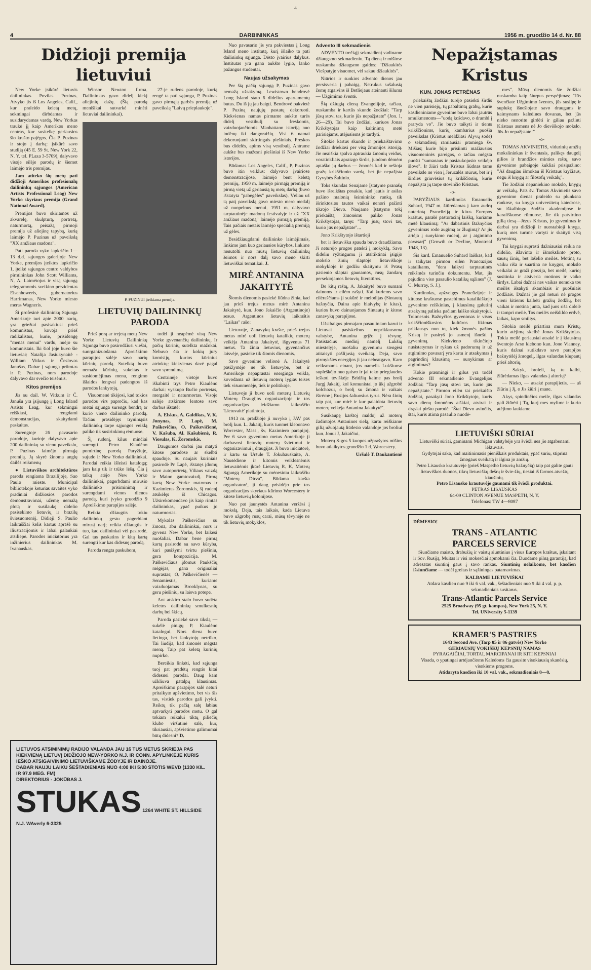4
4 DARBININKAS 1956 m. gruodžio 14 d. Nr. 88
Didžioji premija lietuviui
New Yorke įsikūrė lietuvis dailininkas Povilas Puzinas. Atvyko jis iš Los Angeles, Calif., kur praleido keletą metų, sekmingai dirbdamas ir susidarydamas vardą. New Yorkas traukė jį kaip Amerikos meno centras, kur susitelkę geriausios šio krašto pajėgos. Čia P. Puzinas ir stojo į darbą: įsikūrė savo studiją (45 E. 59 St. New York 22, N. Y. tel. PLaza 3-5709), dalyvavo visoje eilėje parodų ir šiemet laimėjo tris premijas.
Jam atiteko šių metų pati didžioji Amerikos profesionalų dailininkų sąjungos (American Artists Professional Leag) New Yorko skyriaus premija (Grand National Award).
Premijos buvo skiriamos už akvarelę, skulptūrą, portretą, naturmortą, peisažą, pirmoji premija už aliejinę tapybą, kurią laimėjo P. Puzinas už paveikslą "XX amžiaus madona".
Pati paroda vyko lapkričio 1—13 d.d. sąjungos galerijoje New Yorke, premijos įteiktos lapkričio 1, įteikė sąjungos centro valdybos pirmininkas John Scott Williams, N. A. Laimėtojus ir visą sąjungą telegramomis sveikino prezidentas Eisenhoweris, gubernatorius Harrimanas, New Yorko miesto meras Wagneris.
Ši profesinė dailininkų Sąjunga Amerikoje turi apie 2000 narių, yra griežtai pasisakiusi prieš komunistus, kovoja prieš radikalistus, kurie, prisidengę "menas menui" vardu, nuėjo su komunistais. Iki šiol joje buvo šie lietuviai: Natalija Jasiukynaitė - William Vitkus ir Česlovas Janušas. Dabar į sąjungą priimtas ir P. Puzinas, nors parodoje dalyvavo dar svečio teisėmis.
Kitos premijos
Jis su dail. W. Vitkum ir Č. Janušu yra įsijungę į Long Island Artists Leag, kur sekmingai reiškiasi, rengdami demonstracijas, skaitydami paskaitas.
Surengtoje 26 pavasario parodoje, kurioje dalyvavo apie 200 dailininkų su vienu paveikslu, P. Puzinas laimėjo pirmąją premiją. Ją skyrė žinoma anglų dailės reikmenų
● Lietuviškos architektūros paroda rengiama Brazilijoje, Sao Paulo mieste. Municipal bibliotekoje keturias savaites vyko pradiniai didžiosios parodos demonstravimai, užėmę nemažą plotą ir susilaukę didelio pasisekimo lietuvių ir brazilų šviesuomenėj. Didieji S. Paulio laikraščiai kelis kartus aprašė su iliustracijomis ir labai palankiai atsiliepė. Parodos iniciatorius yra inžinierius dailininkas M. Ivanauskas.
Winsor Newton firma. Dailininkas gavo didelį kiekį aliejinių dažų. (Šią parodą menišikai sutvarkė minėti lietuviai dailininkai).
27-je rudens parodoje, kurią rengė ta pati sąjunga, P. Puzinas gavo pirmąją garbės premiją už paveikslą "Laivų prieplaukoje".
P. PUZINUI įteikiama premija.
LIETUVIŲ DAILININKŲ PARODA
Prieš porą ar trejetą metų New Yorko Lietuvių Dailininkų Sąjunga buvo pasirodžiusi viešai, suorganizuodama Apreiškimo parapijos salėje savo narių kūrinių parodą. Sutelktą buvo nemaža kūrinių, sukeltas ir susidomėjimas menu, rengimo išlaidos lengvai padengtos iš parodos lankytojų.
Visuomenė tikėjosi, kad tokios parodos virs papročiu, kad kas metai sąjunga surengs bendrą ar kurio vieno dailininko parodą. Tačiau prasidėjęs trynimąsis dailininkų tarpe sąjungos veiklą paliko tik susirinkimų rėmuose.
Šį rudenį, kilus minčiai surengti Petro Kiaulėno pomirtinę parodą Paryžiuje, sujudo ir New Yorko dailininkai. Parodai reikia išleisti katalogą; jam kaip tik ir trūko lėšų. Čia į talką atėjo New Yorko dailininkai, pagerbdami mirusio dailininko prisiminimą ir surengdami vienos dienos parodą, kuri įvyko gruodžio 9 Apreiškimo parapijos salėje.
Reikia džiaugtis tokiu dailininkų gestu pagerbiant mirusį narį; reikia džiaugtis ir tuo, kad dailininkai vėl pasirodė. Gal tas paskatins ir kitą kartą surengti kur kas didesnę parodą.
Paroda rengta paskubom,
todėl ji neapėmė visų New Yorke gyvenančių dailininkų. Ir pačių kūrinių sutelkta mažokai. Nebuvo čia ir kokių jury komisijų, kurios kūrinius atrinktų: kiekvienas davė pagal savo sprendimą.
Centrinėje vietoje buvo iškabinti trys Petro Kiaulėno darbai: vyskupo Bučio portretas, mergaitė ir naturmortas. Visoje salėje atskirose lentose savo darbus išstatė:
A. Elskus, A. Galdikas, V. K. Jonynas, P. Lapė, M. Paškevičius, O. Paškevičienė, V. Kašuba, Al. Kašubienė, R. Viesulas, K. Žoromskis.
Daugumos darbai jau matyti kitose parodose ar skelbti spaudoje. Su naujais kūriniais pasirodė Pr. Lapė, išstatęs įdomų savo autoportretą, Viliaus vaizdą ir Maino gamtovaizdį. Pirmą kartą New Yorke matomas ir Kazimieras Žoromskis, šį rudenį atsikėlęs iš Chicagos. Užsirekomendavo jis kaip rimtas dailininkas, ypač puikus jo naturmortas.
Mykolas Paškevičius su žmona, abu dailininkai, nors ir gyvena New Yorke, bet laikėsi nuošaliai. Dabar bene pirmą kartą pasirodė su savo kūryba, kuri pasižymi tvirtu piešiniu, gera kompozicija. M. Paškevičiaus įdomus Paukščių mėgėjas, gana originaliai suprastas; O. Paškevičienės — Senamiestis, kuriame vaizduojamas Brooklynas, su geru piešiniu, su laisva potepe.
Ant atskiro stalo buvo sudėta keletos dailininkų smulkesnių darbų bei škicų.
Paroda pasiekė savo tikslą — sukėlė pinigų P. Kiaulėno katalogui. Nors diena buvo lietinga, bet lankytojų netrūko. Tai liudija, kad žmonės mėgsta meną. Taip pat keletą kūrinių nupirko.
Bereikia linkėti, kad sąjunga tuoj pat pradėtų rengtis kitai didesnei parodai. Daug kam užkliūva patalpų klausimas. Apreiškimo parapijos salė neturi pritaikyto apšvietimo, bet vis šis tas, vistiek parodos gali įvykti. Reiktų tik pačią salę labiau aptvarkyti parodos metu. O gal tokiam reikalui tiktų piliečių klubo viršutinė salė, kur, tikriausiai, apšvietimo galimumai būtų didesni? D.
LIETUVOS ATSIMINIMŲ RADIJO VALANDA JAU 16 TUS METUS SKRIEJA PAS KIEKVIENĄ LIETUVĮ DIDŽIOJO NEW-YORKO N.J. IR CONN. APYLINKĖJE KURIS IEŠKO ATSIGAIVINIMO LIETUVIŠKAME ŽODYJE IR DAINOJE.
DABAR NAUJU LAIKU ŠEŠTADIENIAIS NUO 4:00 IKI 5:00 STOTIS WEVD (1330 KIL. IR 97.9 MEG. FM)
DIREKTORIUS - JOKŪBAS J.
STUKAS 1264 WHITE ST. HILLSIDE N.J. WAverly 6-3325
Nuo pavasario jis yra pakviestas į Long Island meno institutą, kurį išlaiko ta pati dailininkų sąjunga. Dėsto įvairius dalykus. Institutas yra gana aukšto lygio, lanko pažangūs studentai.
Naujas užsakymas
Per šią pačią sąjungą P. Puzinas gavo nemažą užsakymą. Lewistown bendrovė Long Island stato 6 didelius apartamentų butus. Du iš jų jau baigti. Bendrovė pakvietė P. Puziną naujųjų pastatų dekoruoti. Kiekvienas namas pirmame aukšte turės didelį vestibulį su freskomis, vaizduojančiomis Manhattano istoriją nuo indėnų iki dangoraižių. Visi 6 namai dekoruojami skirtingais piešiniais. Freskos bus didelės, apims visą vestibulį. Antrame aukšte bus mažesni piešiniai iš New Yorko istorijos.
Būdamas Los Angeles, Calif., P. Puzinas buvo itin veiklus: dalyvavo įvairiose demonstracijose, laimėjo bent keletą premijų. 1950 m. laimėjo pirmąją premiją ir pirmą vietą už geriausią tų metų darbą (buvo išstatyta "pabėgėlės" paveikslas). Vėliau už tą patį paveikslą gavo miesto mero medalį už nuopelnus menui. 1951 m. dalyvavo tarptautinėje madonų festivalyje ir už "XX amžiaus madoną" laimėjo pirmąją premiją. Tais pačiais metais laimėjo specialią premiją už gėles.
Besidžiaugdami dailininko laimėjimais, linkime jam kuo geriausios kūrybos, linkime nenutolti nuo mūsų lietuvių dailininkų šeimos ir nors dalį savo meno skirti lietuviškai tematikai. J.
MIRĖ ANTANINA JAKAITYTĖ
Šiomis dienomis pasiekė liūdna žinia, kad jau prieš trejus metus mirė Antanina Jakaitytė, kun. Jono Jakaičio (Argentinoje) sesuo. Argentinos lietuvių laikraštis "Laikas" rašo:
Lietuvoje, Zanavykų krašte, prieš trejus metus mirė uoli lietuvių katalikių moterų veikėja Antanina Jakaitytė, išgyvenus 71 metus. Ta žinia lietuvius, gyvenančius laisvėje, pasiekė tik šiomis dienomis.
Savo gyvenime velionė A. Jakaitytė pasižymėjo ne tik lietuvybe, bet ir Amerikoje nepaprastai energinga veikla, kovodama už lietuvių moterų lygias teises tiek visuomenėje, tiek ir politikoje.
Lietuvoje ji buvo uoli moterų Lietuvių Moterų Draugijos organizacijoje ir tos organizacijos leidžiamo laikraščio 'Lietuvaitė' platintoja.
1913 m. pradžioje ji nuvyko į JAV pas brolį kun. L. Jakaitį, kuris tuomet klebonavo Worcester, Mass., šv. Kazimiero parapijoj. Per 6 savo gyvenimo metus Amerikoje ji darbavosi lietuvių moterų švietimui ir organizavimui į draugijas. Ji buvo iniciatorė, ir kartu su Uršule T. Jokubauskaite, A. Nausėdiene ir kitomis veiklesnėmis lietuvaitėmis įkūrė Lietuvių R. K. Moterų Sąjungą Amerikoje su mėnesiniu laikraščiu "Moterų Dirva". Būdama karšta organizatorė, ji daug prisidėjo prie tos organizacijos skyriaus kūrimo Worcestery ir kitose lietuvių kolonijose.
Nuo pat jaunystės Antanina veržėsi į mokslą. Deja, tais laikais, kada Lietuva buvo užgrobę rusų carai, mūsų tėvynėje ne tik lietuvių mokyklos,
Advento III sekmadienis
ADVENTO trečiąjį sekmadienį vadiname džiaugsmo sekmadieniu. Tą dieną ir mišiose nuskamba džiaugsmo gaidos: "Džiaukitės Viešpatyje visuomet, vėl sakau džiaukitės".
Niūrios ir sunkios advento dienos jau persisveria į pabaigą. Netrukus sušalusią žemę atgaivins iš Betliejaus ateinanti šiluma — Užgimimo šventė.
Šią džiugią dieną Evangelijoje, tačiau, nuskamba ir kartūs skundo žodžiai: "Tarp jūsų stovi tas, kurio jūs nepažįstate" (Jon. 1, 26—29). Tai buvo žodžiai, kuriuos Jonas Krikštytojas kaip kaltinimą metė parisiejams, atėjusiems jo tardyti.
Šitokie kartūs skundo ir priekaištavimo žodžiai driekiasi per visą žmonijos istoriją. Jie neaiškia spalva aptraukia žmonių veidus, voratinkliais apraizgo širdis, juodom dėmėm aptaško jų darbus — žmonės kad ir nešioja gražų krikščionio vardą, bet jie nepažįsta Gyvybės Šaltinio.
Toks skundas Senajame Įstatyme pranašų buvo išreikštas posakiu, kad jautis ir asilas pažino malonią šeimininko ranką, tik išrinktosios tautos vaikai nenori pažinti tikrojo Dievo. Naujame Įstatyme tokį priekaištą žmonėms paliko Jonas Krikštytojas, taręs: "Tarp jūsų stovi tas, kurio jūs nepažįstate"...
Jono Krikštytojo ištartieji
bet ir lietuviška spauda buvo draudžiama. Ji neturėjo progos patekti į mokyklą. Savo dideliu ryžtingumu ji atsitiktinai įsigijo mokslo žinių slaptoje lietuviškoje mokykloje ir godžiu skaitymu iš Prūsų pasienio slaptai gaunamos, rusų žandarų persekiojamos lietuvių literatūros.
Be kitų raštų, A. Jakaitytė buvo sumani dainoms ir eilėm rašyti. Kai kuriems savo eilėraščiams ji sukūrė ir melodijas (Sintautų bažnyčia, Daina apie blaivybę ir kitas), kurios buvo dainuojamos Sintautų ir kitose zanavykų parapijose.
Užsibaigus pirmajam pasauliniam karui ir Lietuvai pasiskelbus nepriklausoma valstybe, Antanina grįžo į tėvynę. Pasistačius medinį namelį Lukšių miestelyje, nuošaliu gyvenimu stengėsi atitaisyti pašlijusią sveikatą. Deja, savo pirmykštės energijos ji jau nebeatgavo. Karo veiksmams einant, jos namelis Lukšiuose supleškėjo nuo gaisro ir jai teko prieglaudos ieškoti tėviškėje Bridžių kaime pas brolį Jurgį Jakaitį, kol komunistai jo ūkį užgrobė kolchozui, o brolį su žmona ir vaikais ištrėmė į Rusijos šaltuosius tyrus. Nėra žinių taip pat, kur mirė ir kur palaidota lietuvių moterų veikėja Antanina Jakaitytė".
Susikaupę karštoj maldoj už moterų žadintojos Antaninos sielą, kartu reiškiame gilią užuojautą liūdesio valandoje jos broliui kun. Jonui J. Jakaičiui.
Moterų S-gos 5 kuopos užprašytos mišios buvo atlaikytos gruodžio 1 d. Worcestery.
Uršulė T. Daukantienė
Nepažįstamas Kristus
KUN. JONAS PETRĖNAS
priekaištų žodžiai turėjo pasiekti širdis ne vien parisiejų, tų pabaltintų grabų, kurie kasdieniniame gyvenime buvo labai jautrūs smulkmenoms—"uodą košdavo, o drambl į praryda vo". Jie buvo taikyti ir tiems krikščionims, kurių kambarius puošia paveikslas (Kristus meldžiasi Alyvų sode) o sekmadienį ramiausiai pramiega šv. Mišias; kurie bijo prisiimti mažiausios visuomeninės pareigos, o tačiau mėgsta puošti "sumanaus ir pasiaukojusio veikėjo šlove". Ir žiūri tada Kristus liūdnas tame paveiksle ne vien į Jeruzalės mūrus, bet ir į širdies griuvėsius tų krikščionių, kurie nepažįsta jų tarpe stovinčio Kristaus.
-o-
PARYŽIAUS kardinolas Emanuelis Suhard, 1947 m. žiūrėdamas į karo audrų nuteriotą Prancūziją ir kitus Europos kraštus, parašė pastoracinį laišką, kuriame metė klausimą: "Ar dabartinis Bažnyčios gyvenimas rodo augimą ar žlugimą? Ar jis artėja į sunykimo rudenį, ar į atgimimo pavasarį" (Growth or Decline, Montreal 1948, 13).
Šis kard. Emanuelio Suhard laiškas, kad ir taikytas pirmon eilėn Prancūzijos katalikams, "dera laikyti tarptautinės reikšmės turinčiu dokumentu. Mat, jis pajudina viso pasaulio katalikų sąžines" (J. C. Murray, S. J.).
Kardinolas, apžvelgęs Prancūzijoje ir kituose kraštuose pastebimus katalikiškojo gyvenimo reiškinius, į klausimą galutinį atsakymą palieka pačiam laiško skaitytojui. Tolimesnis Bažnyčios gyvenimas ir visos krikščioniškosios kultūros likimas priklausys nuo to, kiek žmonės pažins Kristų ir pasiryš jo asmenį išnešti į gyvenimą. Kiekvieno tikinčiojo nusistatymas ir ryžtas už padorumą ir už atgimimo pavasarį yra kartu ir atsakymas į pagrindinį klausimą — sunykimas ar atgimimas?
Kokie prasmingi ir gilūs yra todėl advento III sekmadienio Evangelijos žodžiai: "Tarp jūsų stovi tas, kurio jūs nepažįstate." Pirmon eilėn tai priekaišto žodžiai, pasakyti Jono Krikštytojo, kuris savo dienų žmonėms aiškiai, atvirai ir drąsiai pirštu parodė: "Štai Dievo avinėlis, štai, kuris atima pasaulio nuodė-
mes". Mūsų dienomis šie žodžiai nuskamba kaip šiurpus perspėjimas: "Jūs švenčiate Užgimimo šventes, jūs susilpę ir suplukę išnešiojate savo draugams ir kaimynams kalėdines dovanas, bet jūs nieko nenorite girdėti ir giliau pažinti Kristaus asmens nė Jo dieviškojo mokslo. Jūs Jo nepažįstate!"
-o-
TOMAS AKVINIETIS, vidurinių amžių mokslininkas ir šventasis, palikęs daugelį gilios ir brandžios minties raštų, savo gyvenimo pabaigoje kukliai prisipažino: "Aš daugiau išmokau iš Kristaus kryžiaus, negu iš knygų ar filosofų veikalų".
Tie žodžiai nepaniekino mokslo, knygų ar veikalų. Pats šv. Tomas Akvinietis savo gyvenimo dienas praleido su plunksna rankose, su knyga universitetų katedrose, su iškalbingu žodžiu akademijose ir karališkuose rūmuose. Jie tik patvirtino gilią tiesą—Jėzus Kristus, jo gyvenimas ir darbai yra didžioji ir nuostabioji knyga, kurią mes turime vartyti ir skaityti visą gyvenimą.
Tai knygai suprasti dažniausiai reikia ne didelio, išlavinto ir išmokslinto proto, sausų žinių, bet lašelio meilės. Motiną su vaiku riša ir suartina ne knygos, mokslo veikalai ar graži poezija, bet meilė, kurioj susitinka ir atsiveria motinos ir vaiko širdys. Labai dažnai nes vaikas nemoka tos meilės išsakyti skambiais ir puošniais žodžiais. Dažnai jie gal neturi nė progos vieni kitiems kalbėti gražių žodžių, bet vaikas ir motina junta, kad juos riša didelė ir tampri meilė. Tos meilės neišdildo erdvė, laikas, kapo smiltys.
Sitokia meilė priartina mum Kristų, kurio atėjimą skelbė Jonas Krikštytojas. Tokia meilė geriausiai atsakė ir į klausimą šventojo Arso klebono kun. Jono Vianney, kuris dažnai sutikdavo savo parapijos bažnytėlėj žmogelį, ilgas valandas klupantį prieš altorių.
— Sakyk, broleli, ką tu kalbi, žiūrėdamas ilgas valandas į altorių?
— Nieko, — atsakė parapijietis, — aš žiūriu į Jį, o Jis žiūri į mane.
Akys, spindinčios meile, ilgas valandas gali žiūrėti į Tą, kurį mes mylime ir kurio atėjimo laukiame.
LIETUVIŠKI SŪRIAI
Lietuviški sūriai, gaminami Michigan valstybėje yra švieži nes jie atgabenami lėktuvais.
Gydytojai sako, kad maitinimasis pieniškais produktais, ypač sūriu, stiprina žmogaus sveikatą ir ilgina jo amžių.
Petro Lisausko krautuvėje (prieš Maspetho lietuvių bažnyčią) taip pat galite gauti lietuviškos duonos, tikrų lietuviškų dešrų ir švie-žių, tiesiai iš farmos atvežtų kiaušinių.
Petro Lisausko krautuvėje gaunami tik švieži produktai.
PETRAS LISAUSKAS
64-09 CLINTON AVENUE MASPETH, N. Y.
Telefonas: TW 4—8087
DĖMESIO!
TRANS - ATLANTIC
PARCELS SERVICE
Siunčiame maisto, drabužių ir vaistų siuntinius į visus Europos kraštus, įskaitant ir Sov. Rusiją. Muitas ir visi mokesčiai apmokami čia. Duodame pilną garantiją, kad adresatas siuntinį gaus į savo rankas. Siuntinių nelaikome, bet kasdien išsiunčiame — todėl greitas ir sąžiningas patarnavimas.
KALBAME LIETUVIŠKAI
Atdara kasdien nuo 9 iki 6 val. vak., šeštadieniais nuo 9 iki 4 val. p. p. sekmadieniais susitarus.
Trans-Atlantic Parcels Service
2525 Broadway (95 gt. kampas), New York 25, N. Y.
Tel. UNiversity 5-1139
KRAMER'S PASTRIES
1643 Second Ave. (Tarp 85 ir 86 gatvės) New Yorke
GERIAUSIŲ VOKIŠKŲ KEPSNIŲ NAMAS
PYRAGAIČIAI, TORTAI, MARCIPANAI IR KITI KEPSNIAI
Visada, o ypatingai artėjančioms Kalėdoms čia gausite visokiausių skanėsių, visokiems progoms.
Atidaryta kasdien iki 10 val. vak., sekmadieniais 8—8.